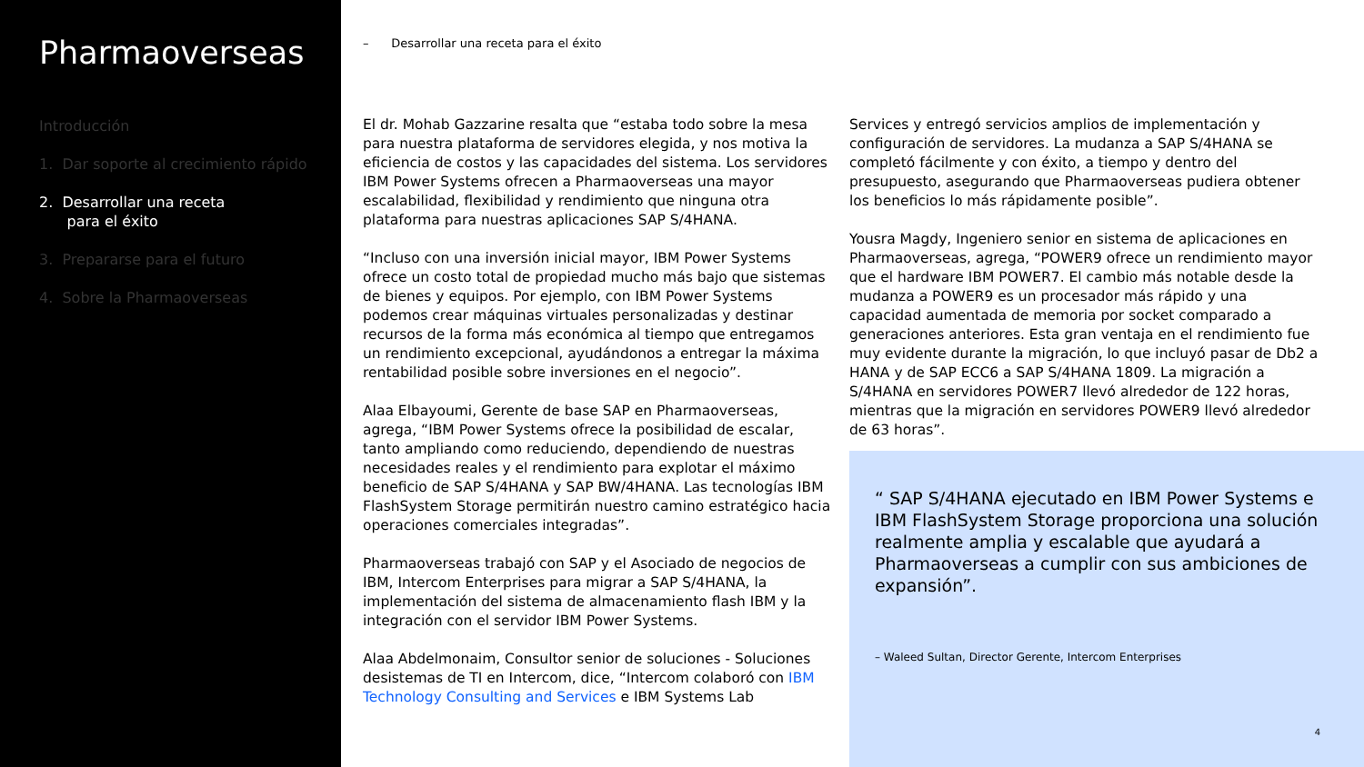Pharmaoverseas
Introducción
1. Dar soporte al crecimiento rápido
2. Desarrollar una receta
para el éxito
3. Prepararse para el futuro
4. Sobre la Pharmaoverseas
– Desarrollar una receta para el éxito
El dr. Mohab Gazzarine resalta que “estaba todo sobre la mesa para nuestra plataforma de servidores elegida, y nos motiva la eficiencia de costos y las capacidades del sistema. Los servidores IBM Power Systems ofrecen a Pharmaoverseas una mayor escalabilidad, flexibilidad y rendimiento que ninguna otra plataforma para nuestras aplicaciones SAP S/4HANA.
“Incluso con una inversión inicial mayor, IBM Power Systems ofrece un costo total de propiedad mucho más bajo que sistemas de bienes y equipos. Por ejemplo, con IBM Power Systems podemos crear máquinas virtuales personalizadas y destinar recursos de la forma más económica al tiempo que entregamos un rendimiento excepcional, ayudándonos a entregar la máxima rentabilidad posible sobre inversiones en el negocio”.
Alaa Elbayoumi, Gerente de base SAP en Pharmaoverseas, agrega, “IBM Power Systems ofrece la posibilidad de escalar, tanto ampliando como reduciendo, dependiendo de nuestras necesidades reales y el rendimiento para explotar el máximo beneficio de SAP S/4HANA y SAP BW/4HANA. Las tecnologías IBM FlashSystem Storage permitirán nuestro camino estratégico hacia operaciones comerciales integradas”.
Pharmaoverseas trabajó con SAP y el Asociado de negocios de IBM, Intercom Enterprises para migrar a SAP S/4HANA, la implementación del sistema de almacenamiento flash IBM y la integración con el servidor IBM Power Systems.
Alaa Abdelmonaim, Consultor senior de soluciones - Soluciones desistemas de TI en Intercom, dice, “Intercom colaboró con IBM Technology Consulting and Services e IBM Systems Lab
Services y entregó servicios amplios de implementación y configuración de servidores. La mudanza a SAP S/4HANA se completó fácilmente y con éxito, a tiempo y dentro del presupuesto, asegurando que Pharmaoverseas pudiera obtener los beneficios lo más rápidamente posible”.
Yousra Magdy, Ingeniero senior en sistema de aplicaciones en Pharmaoverseas, agrega, “POWER9 ofrece un rendimiento mayor que el hardware IBM POWER7. El cambio más notable desde la mudanza a POWER9 es un procesador más rápido y una capacidad aumentada de memoria por socket comparado a generaciones anteriores. Esta gran ventaja en el rendimiento fue muy evidente durante la migración, lo que incluyó pasar de Db2 a HANA y de SAP ECC6 a SAP S/4HANA 1809. La migración a S/4HANA en servidores POWER7 llevó alrededor de 122 horas, mientras que la migración en servidores POWER9 llevó alrededor de 63 horas”.
“ SAP S/4HANA ejecutado en IBM Power Systems e IBM FlashSystem Storage proporciona una solución realmente amplia y escalable que ayudará a Pharmaoverseas a cumplir con sus ambiciones de expansión”.
– Waleed Sultan, Director Gerente, Intercom Enterprises
4